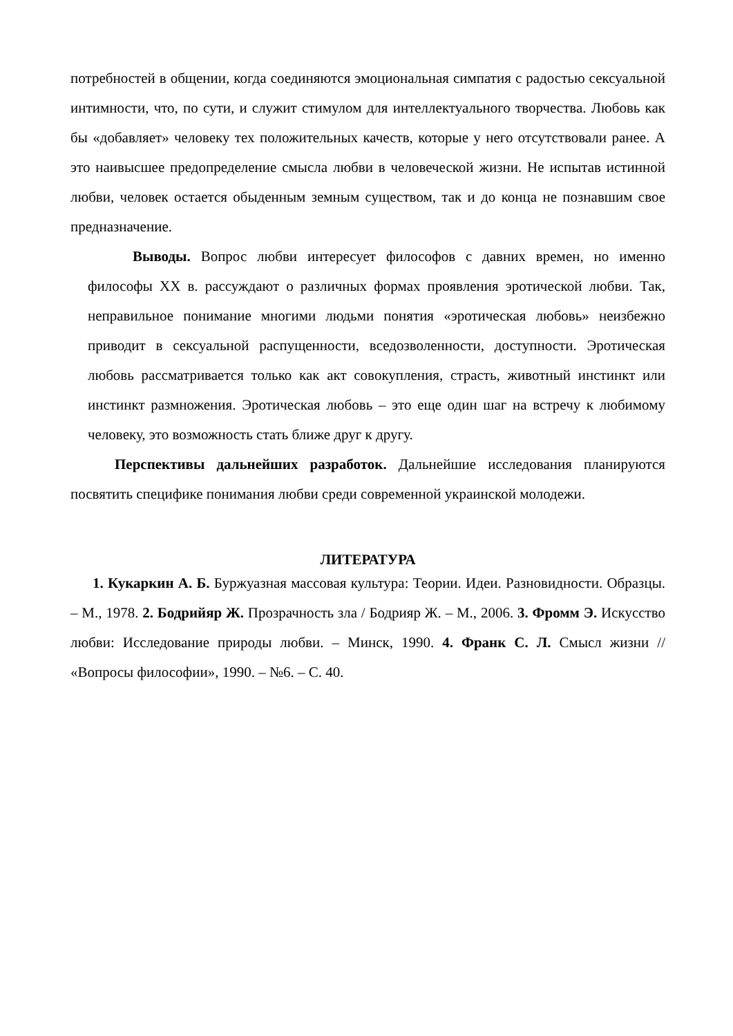потребностей в общении, когда соединяются эмоциональная симпатия с радостью сексуальной интимности, что, по сути, и служит стимулом для интеллектуального творчества. Любовь как бы «добавляет» человеку тех положительных качеств, которые у него отсутствовали ранее. А это наивысшее предопределение смысла любви в человеческой жизни. Не испытав истинной любви, человек остается обыденным земным существом, так и до конца не познавшим свое предназначение.
Выводы. Вопрос любви интересует философов с давних времен, но именно философы XX в. рассуждают о различных формах проявления эротической любви. Так, неправильное понимание многими людьми понятия «эротическая любовь» неизбежно приводит в сексуальной распущенности, вседозволенности, доступности. Эротическая любовь рассматривается только как акт совокупления, страсть, животный инстинкт или инстинкт размножения. Эротическая любовь – это еще один шаг на встречу к любимому человеку, это возможность стать ближе друг к другу.
Перспективы дальнейших разработок. Дальнейшие исследования планируются посвятить специфике понимания любви среди современной украинской молодежи.
ЛИТЕРАТУРА
1. Кукаркин А. Б. Буржуазная массовая культура: Теории. Идеи. Разновидности. Образцы. – М., 1978. 2. Бодрийяр Ж. Прозрачность зла / Бодрияр Ж. – М., 2006. 3. Фромм Э. Искусство любви: Исследование природы любви. – Минск, 1990. 4. Франк С. Л. Смысл жизни // «Вопросы философии», 1990. – №6. – С. 40.